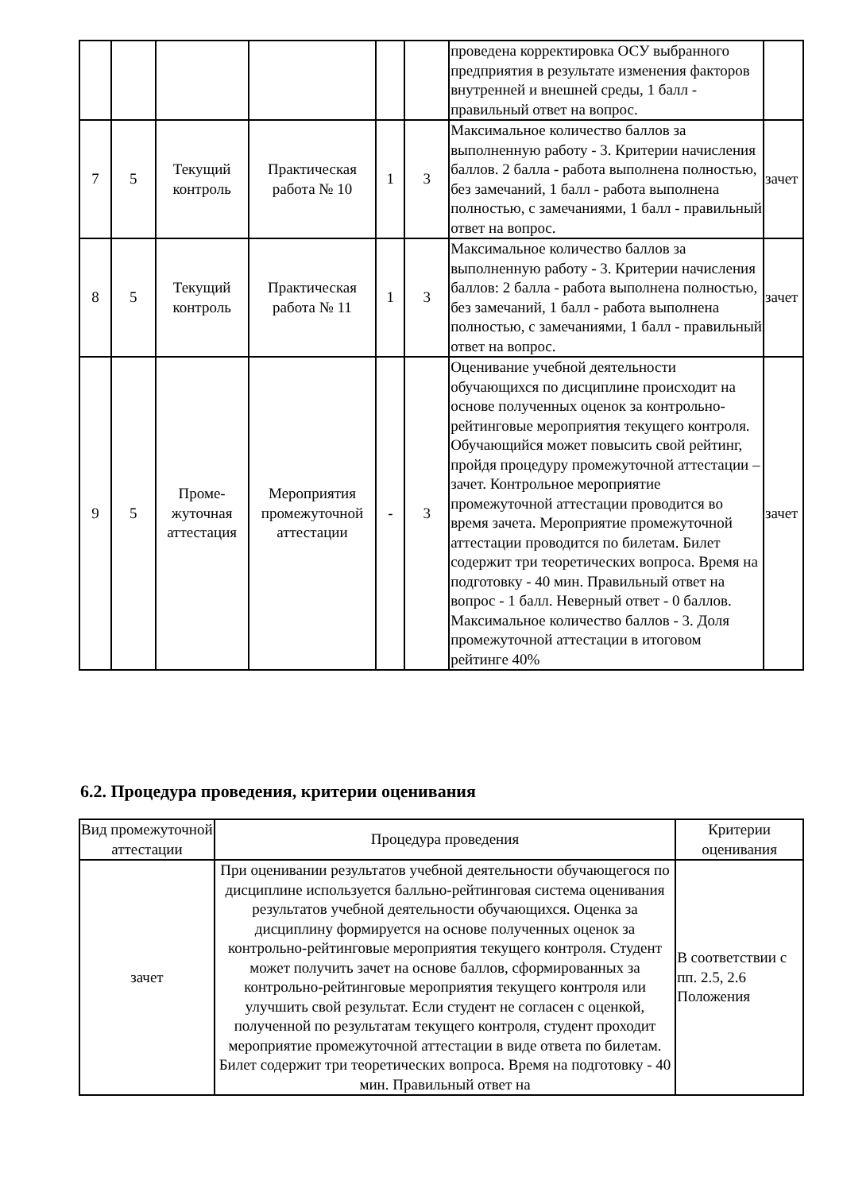| | | | | | | проведена корректировка ОСУ выбранного предприятия в результате изменения факторов внутренней и внешней среды, 1 балл - правильный ответ на вопрос. | |
| 7 | 5 | Текущий контроль | Практическая работа № 10 | 1 | 3 | Максимальное количество баллов за выполненную работу - 3. Критерии начисления баллов. 2 балла - работа выполнена полностью, без замечаний, 1 балл - работа выполнена полностью, с замечаниями, 1 балл - правильный ответ на вопрос. | зачет |
| 8 | 5 | Текущий контроль | Практическая работа № 11 | 1 | 3 | Максимальное количество баллов за выполненную работу - 3. Критерии начисления баллов: 2 балла - работа выполнена полностью, без замечаний, 1 балл - работа выполнена полностью, с замечаниями, 1 балл - правильный ответ на вопрос. | зачет |
| 9 | 5 | Проме-жуточная аттестация | Мероприятия промежуточной аттестации | - | 3 | Оценивание учебной деятельности обучающихся по дисциплине происходит на основе полученных оценок за контрольно-рейтинговые мероприятия текущего контроля. Обучающийся может повысить свой рейтинг, пройдя процедуру промежуточной аттестации – зачет. Контрольное мероприятие промежуточной аттестации проводится во время зачета. Мероприятие промежуточной аттестации проводится по билетам. Билет содержит три теоретических вопроса. Время на подготовку - 40 мин. Правильный ответ на вопрос - 1 балл. Неверный ответ - 0 баллов. Максимальное количество баллов - 3. Доля промежуточной аттестации в итоговом рейтинге 40% | зачет |
6.2. Процедура проведения, критерии оценивания
| Вид промежуточной аттестации | Процедура проведения | Критерии оценивания |
| --- | --- | --- |
| зачет | При оценивании результатов учебной деятельности обучающегося по дисциплине используется балльно-рейтинговая система оценивания результатов учебной деятельности обучающихся. Оценка за дисциплину формируется на основе полученных оценок за контрольно-рейтинговые мероприятия текущего контроля. Студент может получить зачет на основе баллов, сформированных за контрольно-рейтинговые мероприятия текущего контроля или улучшить свой результат. Если студент не согласен с оценкой, полученной по результатам текущего контроля, студент проходит мероприятие промежуточной аттестации в виде ответа по билетам. Билет содержит три теоретических вопроса. Время на подготовку - 40 мин. Правильный ответ на | В соответствии с пп. 2.5, 2.6 Положения |